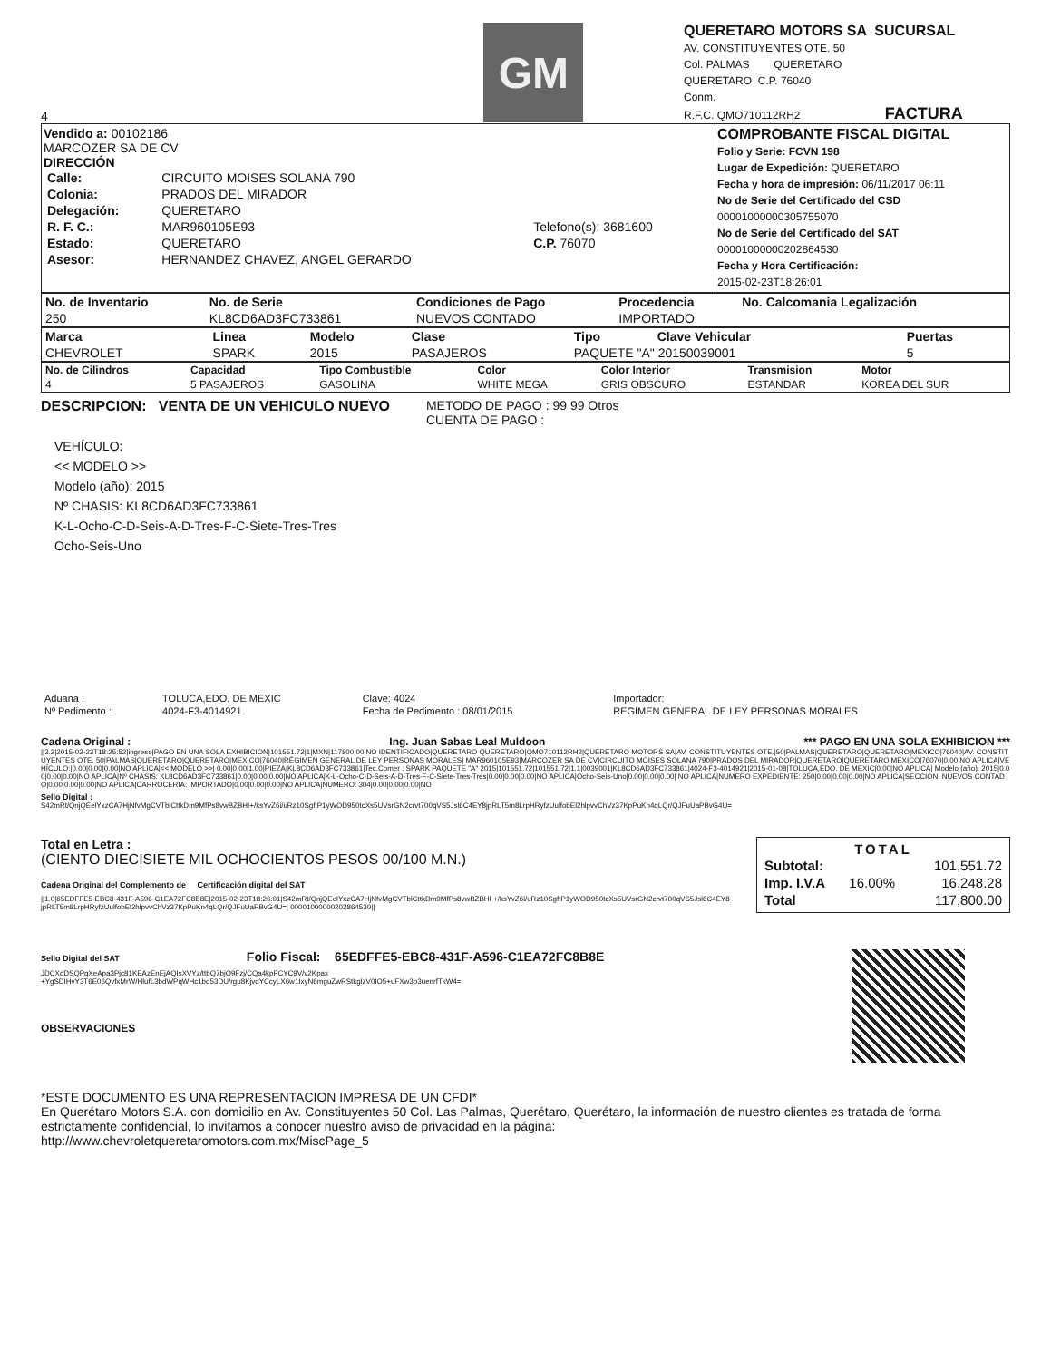4
GM
QUERETARO MOTORS SA SUCURSAL
AV. CONSTITUYENTES OTE. 50
Col. PALMAS QUERETARO
QUERETARO C.P. 76040
Conm.
R.F.C. QMO710112RH2 FACTURA
Vendido a: 00102186
MARCOZER SA DE CV
DIRECCIÓN
| Calle: | CIRCUITO MOISES SOLANA 790 | |
| Colonia: | PRADOS DEL MIRADOR | |
| Delegación: | QUERETARO | |
| R. F. C.: | MAR960105E93 | Telefono(s): 3681600 |
| Estado: | QUERETARO | C.P. 76070 |
| Asesor: | HERNANDEZ CHAVEZ, ANGEL GERARDO | |
COMPROBANTE FISCAL DIGITAL
Folio y Serie: FCVN 198
Lugar de Expedición: QUERETARO
Fecha y hora de impresión: 06/11/2017 06:11
No de Serie del Certificado del CSD
00001000000305755070
No de Serie del Certificado del SAT
00001000000202864530
Fecha y Hora Certificación:
2015-02-23T18:26:01
| No. de Inventario | No. de Serie | Condiciones de Pago | Procedencia | No. Calcomania Legalización |
| --- | --- | --- | --- | --- |
| 250 | KL8CD6AD3FC733861 | NUEVOS CONTADO | IMPORTADO | |
| Marca | Linea | Modelo | Clase | Tipo | Clave Vehicular | Puertas |
| --- | --- | --- | --- | --- | --- | --- |
| CHEVROLET | SPARK | 2015 | PASAJEROS | PAQUETE "A" 20150039001 | | 5 |
| No. de Cilindros | Capacidad | Tipo Combustible | Color | Color Interior | Transmision | Motor |
| --- | --- | --- | --- | --- | --- | --- |
| 4 | 5 PASAJEROS | GASOLINA | WHITE MEGA | GRIS OBSCURO | ESTANDAR | KOREA DEL SUR |
DESCRIPCION: VENTA DE UN VEHICULO NUEVO
METODO DE PAGO : 99 99 Otros
CUENTA DE PAGO :
VEHÍCULO:
<< MODELO >>
Modelo (año): 2015
Nº CHASIS: KL8CD6AD3FC733861
K-L-Ocho-C-D-Seis-A-D-Tres-F-C-Siete-Tres-Tres
Ocho-Seis-Uno
| Aduana : | TOLUCA,EDO. DE MEXIC | Clave: 4024 | Importador: |
| Nº Pedimento : | 4024-F3-4014921 | Fecha de Pedimento : 08/01/2015 | REGIMEN GENERAL DE LEY PERSONAS MORALES |
Cadena Original : Ing. Juan Sabas Leal Muldoon *** PAGO EN UNA SOLA EXHIBICION ***
||3.2|2015-02-23T18:25:52|ingreso|PAGO EN UNA SOLA EXHIBICION|101551.72|1|MXN|117800.00|NO IDENTIFICADO|QUERETARO QUERETARO|QMO710112RH2|QUERETARO MOTORS SA|AV. CONSTITUYENTES OTE.|50|PALMAS|QUERETARO|QUERETARO|MEXICO|76040|AV. CONSTITUYENTES OTE. 50|PALMAS|QUERETARO|QUERETARO|MEXICO|76040|RÉGIMEN GENERAL DE LEY PERSONAS MORALES| MAR960105E93|MARCOZER SA DE CV|CIRCUITO MOISES SOLANA 790|PRADOS DEL MIRADOR|QUERETARO|QUERETARO|MEXICO|76070|0.00|NO APLICA|VEHÍCULO:|0.00|0.00|0.00|NO APLICA|<< MODELO >>| 0.00|0.00|1.00|PIEZA|KL8CD6AD3FC733861|Tec.Comer : SPARK PAQUETE "A" 2015|101551.72|101551.72|1.1|0039001|KL8CD6AD3FC733861|4024-F3-4014921|2015-01-08|TOLUCA,EDO. DE MEXIC|0.00|NO APLICA| Modelo (año): 2015|0.00|0.00|0.00|NO APLICA|Nº CHASIS: KL8CD6AD3FC733861|0.00|0.00|0.00|NO APLICA|K-L-Ocho-C-D-Seis-A-D-Tres-F-C-Siete-Tres-Tres|0.00|0.00|0.00|NO APLICA|Ocho-Seis-Uno|0.00|0.00|0.00| NO APLICA|NUMERO EXPEDIENTE: 250|0.00|0.00|0.00|NO APLICA|SECCION: NUEVOS CONTADO|0.00|0.00|0.00|NO APLICA|CARROCERIA: IMPORTADO|0.00|0.00|0.00|NO APLICA|NUMERO: 304|0.00|0.00|0.00|NO
Sello Digital :
S42mRt/QnjQEelYxzCA7HjNfvMgCVTblCttkDm9MfPs8vwBZBHI+/ksYvZ6i/uRz10SgftP1yWOD950tcXs5UVsrGN2crvt700qVS5Jsl6C4EY8jpRLT5m8LrpHRyfzUulfobEl2hlpvvChVz37KpPuKn4qLQr/QJFuUaPBvG4U=
Total en Letra :
(CIENTO DIECISIETE MIL OCHOCIENTOS PESOS 00/100 M.N.)
Cadena Original del Complemento de Certificación digital del SAT
||1.0|65EDFFE5-EBC8-431F-A596-C1EA72FC8B8E|2015-02-23T18:26:01|S42mRt/QnjQEelYxzCA7HjNfvMgCVTblCttkDm9MfPs8vwBZBHI +/ksYvZ6i/uRz10SgftP1yWOD950tcXs5UVsrGN2crvt700qVS5Jsl6C4EY8jpRLT5m8LrpHRyfzUulfobEl2hlpvvChVz37KpPuKn4qLQr/QJFuUaPBvG4U=| 00001000000202864530||
TOTAL
| Subtotal: | | 101,551.72 |
| Imp. I.V.A | 16.00% | 16,248.28 |
| Total | | 117,800.00 |
Sello Digital del SAT Folio Fiscal: 65EDFFE5-EBC8-431F-A596-C1EA72FC8B8E
JDCXqDSQPqXeApa3Pjc81KEAzEnEjAQIsXVYz/ttbQ7bjO9Fzj/CQa4kpFCYC9V/v2Kpax
+YgSDIHvY3T6E06QvfxMrW/HlufL3bdWPqWHc1bd53DU/rgu8KjvdYCcyLX6w1IxyN6mguZwRStkglzV0IO5+uFXw3b3uenrfTkW4=
OBSERVACIONES
*ESTE DOCUMENTO ES UNA REPRESENTACION IMPRESA DE UN CFDI*
En Querétaro Motors S.A. con domicilio en Av. Constituyentes 50 Col. Las Palmas, Querétaro, Querétaro, la información de nuestro clientes es tratada de forma estrictamente confidencial, lo invitamos a conocer nuestro aviso de privacidad en la página:
http://www.chevroletqueretaromotors.com.mx/MiscPage_5